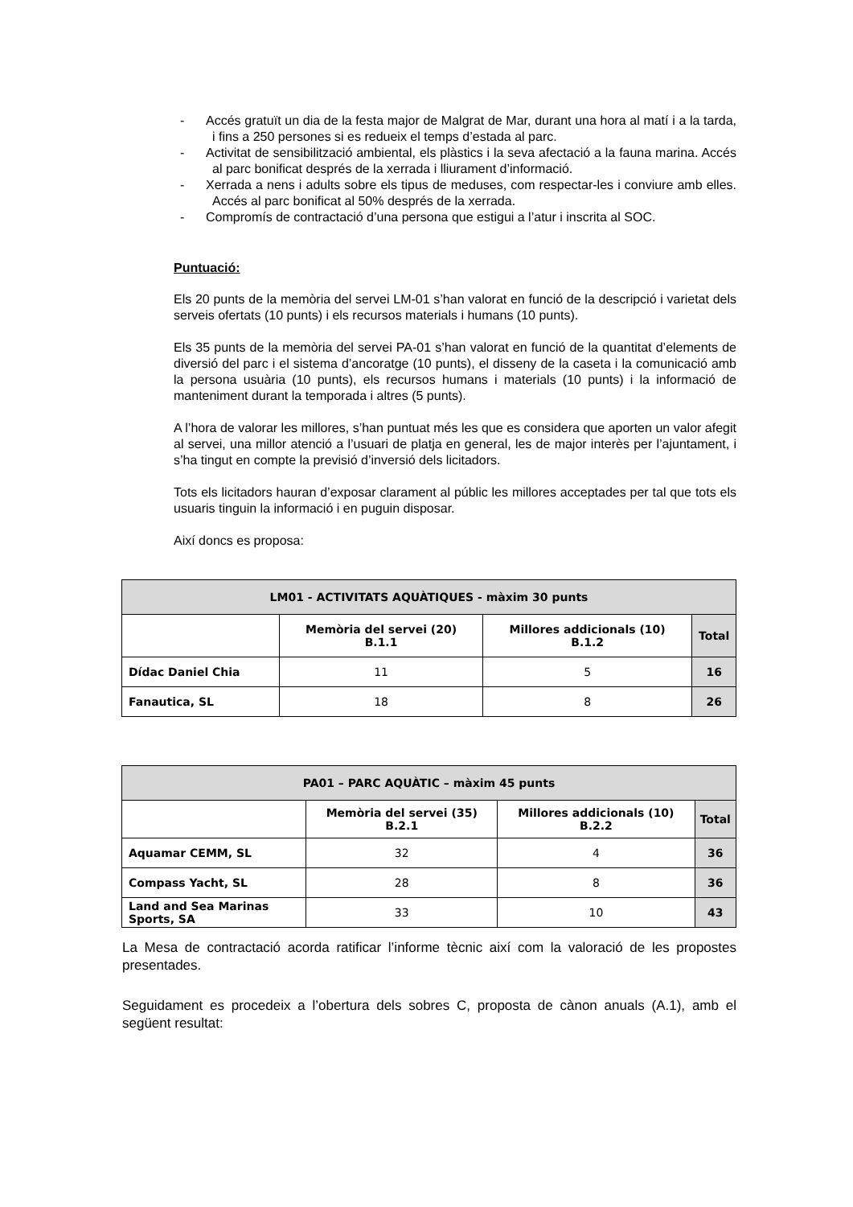- Accés gratuït un dia de la festa major de Malgrat de Mar, durant una hora al matí i a la tarda, i fins a 250 persones si es redueix el temps d’estada al parc.
- Activitat de sensibilització ambiental, els plàstics i la seva afectació a la fauna marina. Accés al parc bonificat després de la xerrada i lliurament d’informació.
- Xerrada a nens i adults sobre els tipus de meduses, com respectar-les i conviure amb elles. Accés al parc bonificat al 50% després de la xerrada.
- Compromís de contractació d’una persona que estigui a l’atur i inscrita al SOC.
Puntuació:
Els 20 punts de la memòria del servei LM-01 s’han valorat en funció de la descripció i varietat dels serveis ofertats (10 punts) i els recursos materials i humans (10 punts).
Els 35 punts de la memòria del servei PA-01 s’han valorat en funció de la quantitat d’elements de diversió del parc i el sistema d’ancoratge (10 punts), el disseny de la caseta i la comunicació amb la persona usuària (10 punts), els recursos humans i materials (10 punts) i la informació de manteniment durant la temporada i altres (5 punts).
A l’hora de valorar les millores, s’han puntuat més les que es considera que aporten un valor afegit al servei, una millor atenció a l’usuari de platja en general, les de major interès per l’ajuntament, i s’ha tingut en compte la previsió d’inversió dels licitadors.
Tots els licitadors hauran d’exposar clarament al públic les millores acceptades per tal que tots els usuaris tinguin la informació i en puguin disposar.
Així doncs es proposa:
| LM01 - ACTIVITATS AQUÀTIQUES - màxim 30 punts | | | |
| --- | --- | --- | --- |
| | Memòria del servei (20) B.1.1 | Millores addicionals (10) B.1.2 | Total |
| Dídac Daniel Chia | 11 | 5 | 16 |
| Fanautica, SL | 18 | 8 | 26 |
| PA01 – PARC AQUÀTIC – màxim 45 punts | | | |
| --- | --- | --- | --- |
| | Memòria del servei (35) B.2.1 | Millores addicionals (10) B.2.2 | Total |
| Aquamar CEMM, SL | 32 | 4 | 36 |
| Compass Yacht, SL | 28 | 8 | 36 |
| Land and Sea Marinas Sports, SA | 33 | 10 | 43 |
La Mesa de contractació acorda ratificar l’informe tècnic així com la valoració de les propostes presentades.
Seguidament es procedeix a l’obertura dels sobres C, proposta de cànon anuals (A.1), amb el següent resultat: